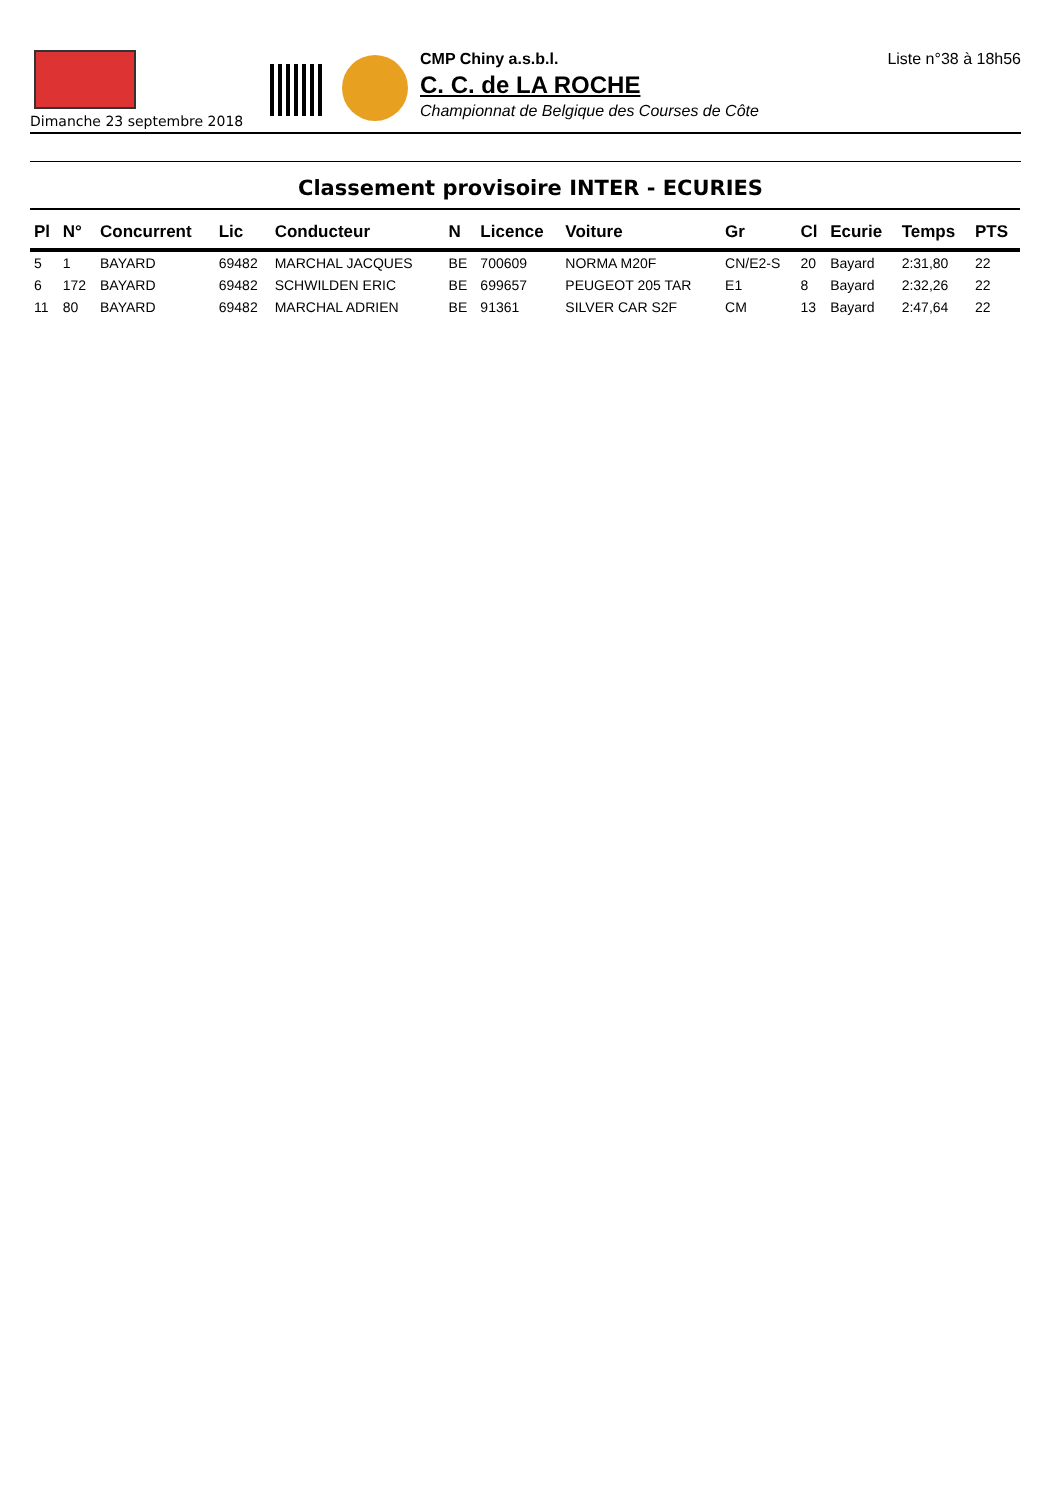Dimanche 23 septembre 2018
CMP Chiny a.s.b.l.
C. C. de LA ROCHE
Championnat de Belgique des Courses de Côte
Liste n°38 à 18h56
Classement provisoire INTER - ECURIES
| Pl | N° | Concurrent | Lic | Conducteur | N | Licence | Voiture | Gr | Cl | Ecurie | Temps | PTS |
| --- | --- | --- | --- | --- | --- | --- | --- | --- | --- | --- | --- | --- |
| 5 | 1 | BAYARD | 69482 | MARCHAL JACQUES | BE | 700609 | NORMA M20F | CN/E2-S | 20 | Bayard | 2:31,80 | 22 |
| 6 | 172 | BAYARD | 69482 | SCHWILDEN ERIC | BE | 699657 | PEUGEOT 205 TAR | E1 | 8 | Bayard | 2:32,26 | 22 |
| 11 | 80 | BAYARD | 69482 | MARCHAL ADRIEN | BE | 91361 | SILVER CAR S2F | CM | 13 | Bayard | 2:47,64 | 22 |